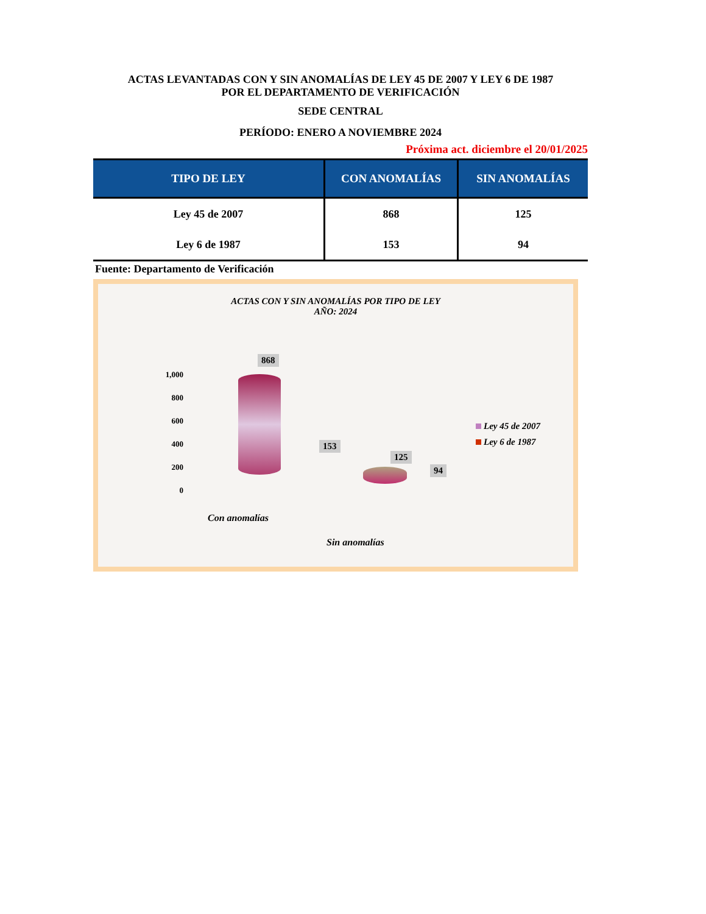ACTAS LEVANTADAS CON Y SIN ANOMALÍAS DE LEY 45 DE 2007 Y LEY 6 DE 1987
POR EL DEPARTAMENTO DE VERIFICACIÓN
SEDE CENTRAL
PERÍODO: ENERO A NOVIEMBRE 2024
Próxima act. diciembre el 20/01/2025
| TIPO DE LEY | CON ANOMALÍAS | SIN ANOMALÍAS |
| --- | --- | --- |
| Ley 45 de 2007 | 868 | 125 |
| Ley 6 de 1987 | 153 | 94 |
Fuente: Departamento de Verificación
ACTAS CON Y SIN ANOMALÍAS POR TIPO DE LEY
AÑO: 2024
1,000
800
600
400
200
0
868
153
125
94
Ley 45 de 2007
Ley 6 de 1987
Con anomalías
Sin anomalías